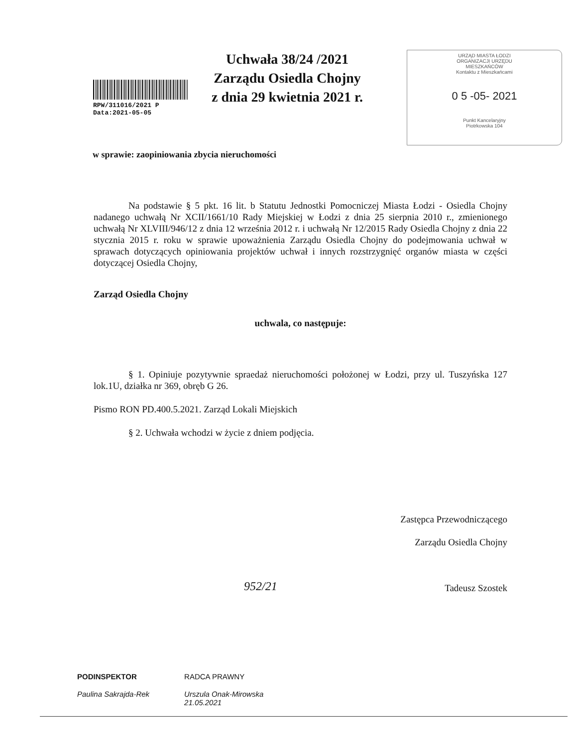RPW/311016/2021 P
Data:2021-05-05
Uchwała 38/24 /2021
Zarządu Osiedla Chojny
z dnia 29 kwietnia 2021 r.
URZĄD MIASTA ŁODZI
ORGANIZACJI URZĘDU
MIESZKAŃCÓW
Kontaktu z Mieszkańcami
0 5 -05- 2021
Punkt Kancelaryjny
Piotrkowska 104
w sprawie: zaopiniowania zbycia nieruchomości
Na podstawie § 5 pkt. 16 lit. b Statutu Jednostki Pomocniczej Miasta Łodzi - Osiedla Chojny nadanego uchwałą Nr XCII/1661/10 Rady Miejskiej w Łodzi z dnia 25 sierpnia 2010 r., zmienionego uchwałą Nr XLVIII/946/12 z dnia 12 września 2012 r. i uchwałą Nr 12/2015 Rady Osiedla Chojny z dnia 22 stycznia 2015 r. roku w sprawie upoważnienia Zarządu Osiedla Chojny do podejmowania uchwał w sprawach dotyczących opiniowania projektów uchwał i innych rozstrzygnięć organów miasta w części dotyczącej Osiedla Chojny,
Zarząd Osiedla Chojny
uchwala, co następuje:
§ 1. Opiniuje pozytywnie spraedaż nieruchomości położonej w Łodzi, przy ul. Tuszyńska 127 lok.1U, działka nr 369, obręb G 26.
Pismo RON PD.400.5.2021. Zarząd Lokali Miejskich
§ 2. Uchwała wchodzi w życie z dniem podjęcia.
Zastępca Przewodniczącego
Zarządu Osiedla Chojny
Tadeusz Szostek
952/21
PODINSPEKTOR
Paulina Sakrajda-Rek
RADCA PRAWNY
Urszula Onak-Mirowska
21.05.2021